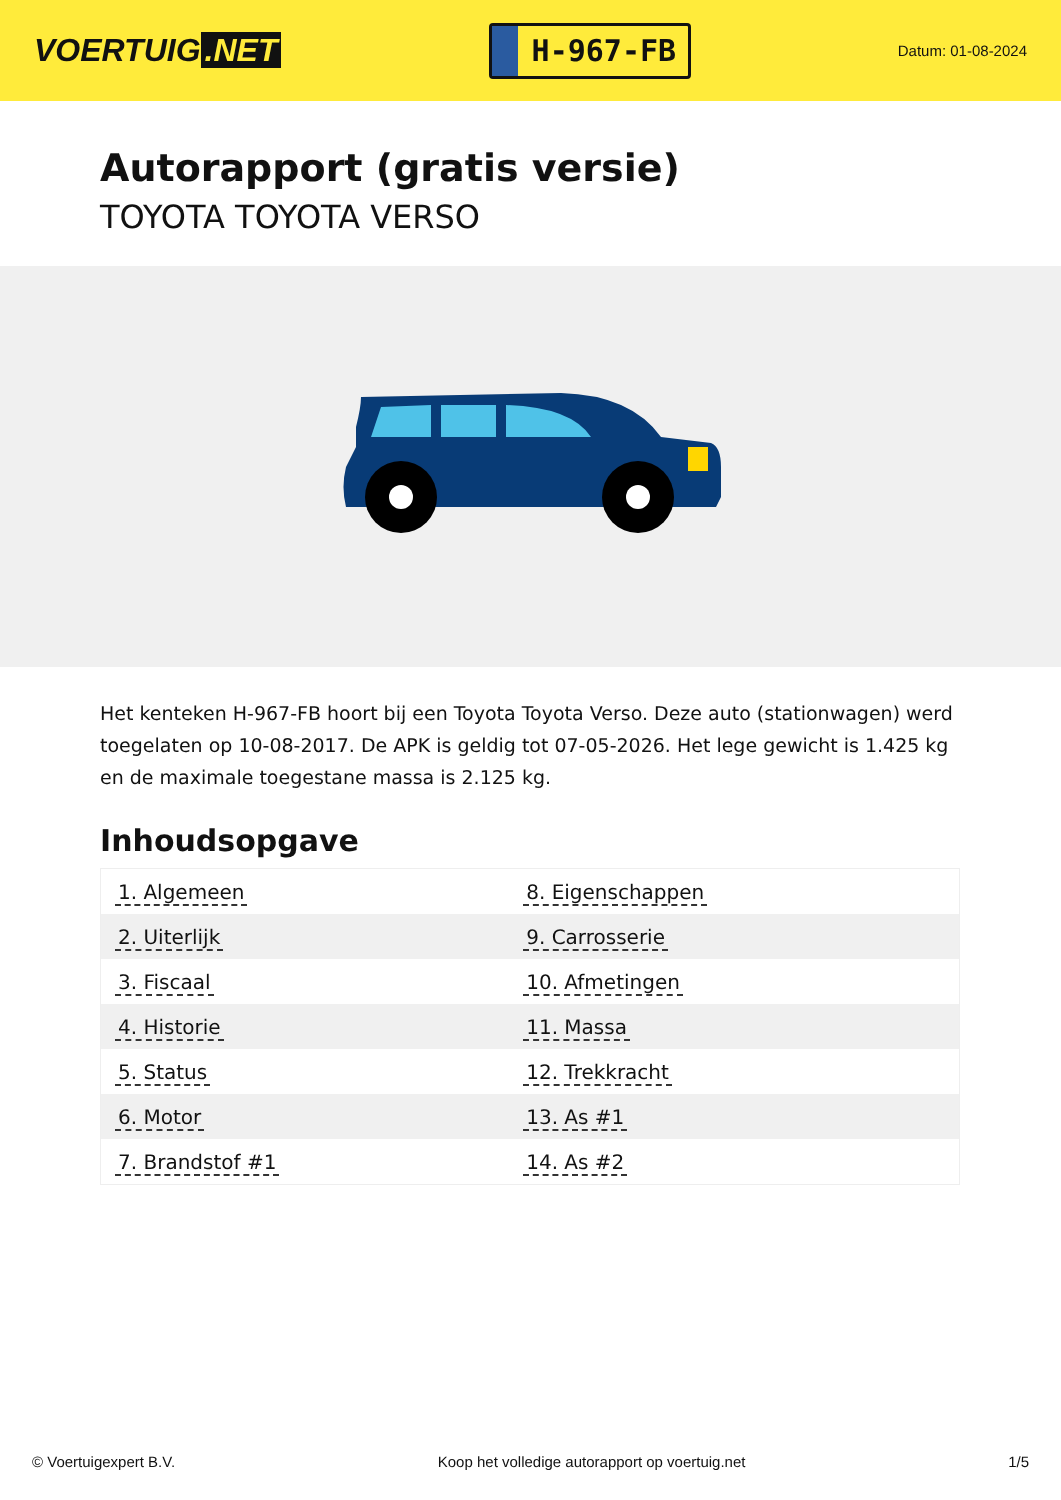VOERTUIG.NET
H-967-FB
Datum: 01-08-2024
Autorapport (gratis versie)
TOYOTA TOYOTA VERSO
Het kenteken H-967-FB hoort bij een Toyota Toyota Verso. Deze auto (stationwagen) werd toegelaten op 10-08-2017. De APK is geldig tot 07-05-2026. Het lege gewicht is 1.425 kg en de maximale toegestane massa is 2.125 kg.
Inhoudsopgave
| 1. Algemeen | 8. Eigenschappen |
| 2. Uiterlijk | 9. Carrosserie |
| 3. Fiscaal | 10. Afmetingen |
| 4. Historie | 11. Massa |
| 5. Status | 12. Trekkracht |
| 6. Motor | 13. As #1 |
| 7. Brandstof #1 | 14. As #2 |
© Voertuigexpert B.V. Koop het volledige autorapport op voertuig.net 1/5